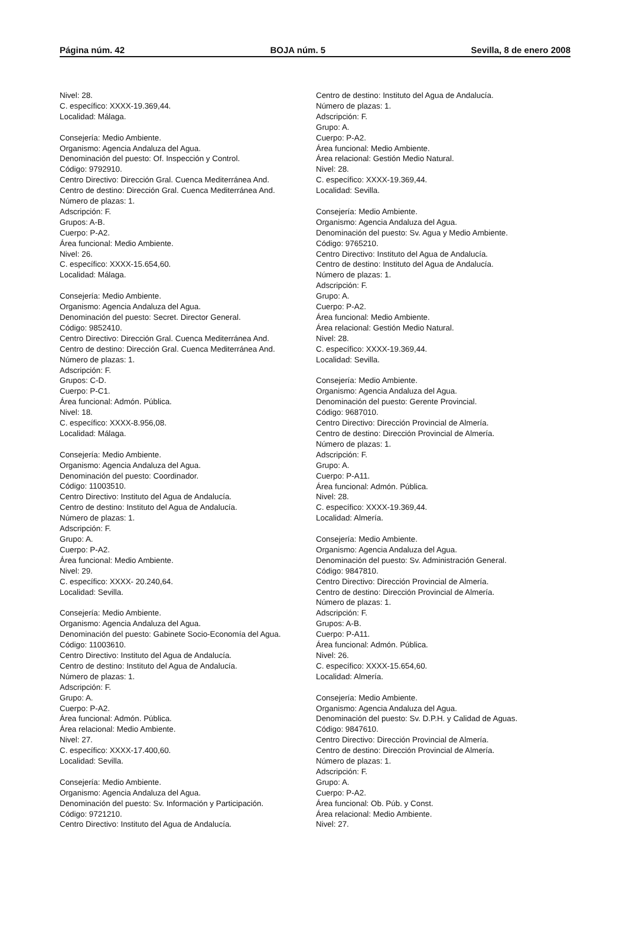Página núm. 42 BOJA núm. 5 Sevilla, 8 de enero 2008
Nivel: 28.
C. específico: XXXX-19.369,44.
Localidad: Málaga.
Consejería: Medio Ambiente.
Organismo: Agencia Andaluza del Agua.
Denominación del puesto: Of. Inspección y Control.
Código: 9792910.
Centro Directivo: Dirección Gral. Cuenca Mediterránea And.
Centro de destino: Dirección Gral. Cuenca Mediterránea And.
Número de plazas: 1.
Adscripción: F.
Grupos: A-B.
Cuerpo: P-A2.
Área funcional: Medio Ambiente.
Nivel: 26.
C. específico: XXXX-15.654,60.
Localidad: Málaga.
Consejería: Medio Ambiente.
Organismo: Agencia Andaluza del Agua.
Denominación del puesto: Secret. Director General.
Código: 9852410.
Centro Directivo: Dirección Gral. Cuenca Mediterránea And.
Centro de destino: Dirección Gral. Cuenca Mediterránea And.
Número de plazas: 1.
Adscripción: F.
Grupos: C-D.
Cuerpo: P-C1.
Área funcional: Admón. Pública.
Nivel: 18.
C. específico: XXXX-8.956,08.
Localidad: Málaga.
Consejería: Medio Ambiente.
Organismo: Agencia Andaluza del Agua.
Denominación del puesto: Coordinador.
Código: 11003510.
Centro Directivo: Instituto del Agua de Andalucía.
Centro de destino: Instituto del Agua de Andalucía.
Número de plazas: 1.
Adscripción: F.
Grupo: A.
Cuerpo: P-A2.
Área funcional: Medio Ambiente.
Nivel: 29.
C. específico: XXXX- 20.240,64.
Localidad: Sevilla.
Consejería: Medio Ambiente.
Organismo: Agencia Andaluza del Agua.
Denominación del puesto: Gabinete Socio-Economía del Agua.
Código: 11003610.
Centro Directivo: Instituto del Agua de Andalucía.
Centro de destino: Instituto del Agua de Andalucía.
Número de plazas: 1.
Adscripción: F.
Grupo: A.
Cuerpo: P-A2.
Área funcional: Admón. Pública.
Área relacional: Medio Ambiente.
Nivel: 27.
C. específico: XXXX-17.400,60.
Localidad: Sevilla.
Consejería: Medio Ambiente.
Organismo: Agencia Andaluza del Agua.
Denominación del puesto: Sv. Información y Participación.
Código: 9721210.
Centro Directivo: Instituto del Agua de Andalucía.
Centro de destino: Instituto del Agua de Andalucía.
Número de plazas: 1.
Adscripción: F.
Grupo: A.
Cuerpo: P-A2.
Área funcional: Medio Ambiente.
Área relacional: Gestión Medio Natural.
Nivel: 28.
C. específico: XXXX-19.369,44.
Localidad: Sevilla.
Consejería: Medio Ambiente.
Organismo: Agencia Andaluza del Agua.
Denominación del puesto: Sv. Agua y Medio Ambiente.
Código: 9765210.
Centro Directivo: Instituto del Agua de Andalucía.
Centro de destino: Instituto del Agua de Andalucía.
Número de plazas: 1.
Adscripción: F.
Grupo: A.
Cuerpo: P-A2.
Área funcional: Medio Ambiente.
Área relacional: Gestión Medio Natural.
Nivel: 28.
C. específico: XXXX-19.369,44.
Localidad: Sevilla.
Consejería: Medio Ambiente.
Organismo: Agencia Andaluza del Agua.
Denominación del puesto: Gerente Provincial.
Código: 9687010.
Centro Directivo: Dirección Provincial de Almería.
Centro de destino: Dirección Provincial de Almería.
Número de plazas: 1.
Adscripción: F.
Grupo: A.
Cuerpo: P-A11.
Área funcional: Admón. Pública.
Nivel: 28.
C. específico: XXXX-19.369,44.
Localidad: Almería.
Consejería: Medio Ambiente.
Organismo: Agencia Andaluza del Agua.
Denominación del puesto: Sv. Administración General.
Código: 9847810.
Centro Directivo: Dirección Provincial de Almería.
Centro de destino: Dirección Provincial de Almería.
Número de plazas: 1.
Adscripción: F.
Grupos: A-B.
Cuerpo: P-A11.
Área funcional: Admón. Pública.
Nivel: 26.
C. específico: XXXX-15.654,60.
Localidad: Almería.
Consejería: Medio Ambiente.
Organismo: Agencia Andaluza del Agua.
Denominación del puesto: Sv. D.P.H. y Calidad de Aguas.
Código: 9847610.
Centro Directivo: Dirección Provincial de Almería.
Centro de destino: Dirección Provincial de Almería.
Número de plazas: 1.
Adscripción: F.
Grupo: A.
Cuerpo: P-A2.
Área funcional: Ob. Púb. y Const.
Área relacional: Medio Ambiente.
Nivel: 27.